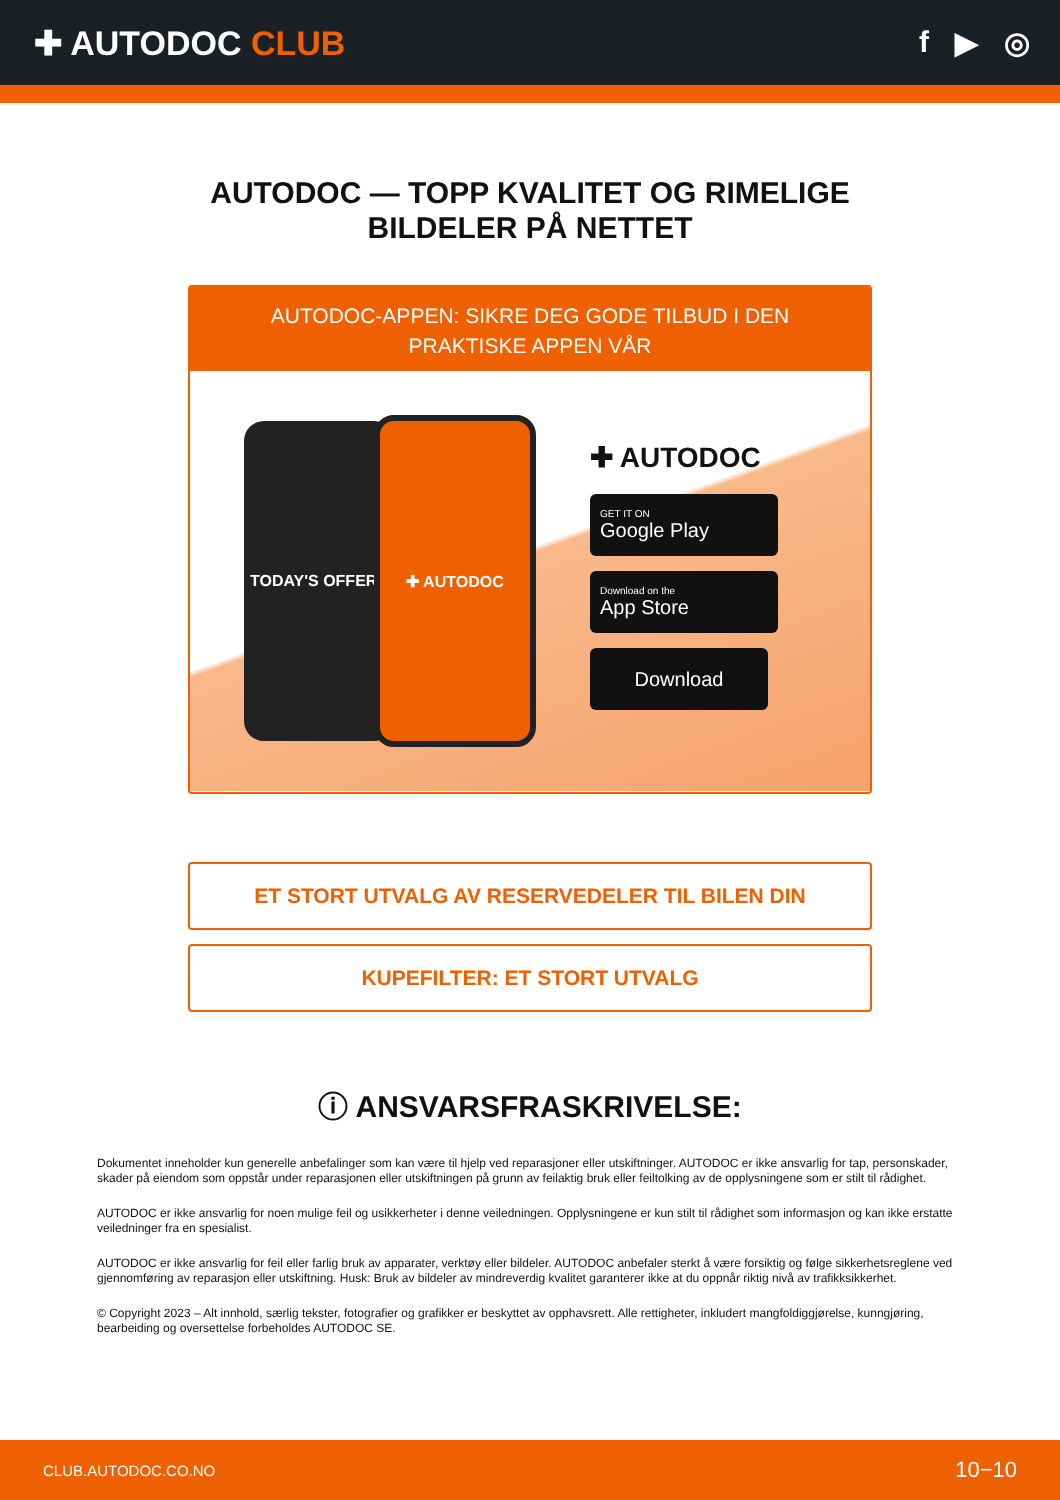✚ AUTODOC CLUB f ▶ ◎
AUTODOC — TOPP KVALITET OG RIMELIGE BILDELER PÅ NETTET
AUTODOC-APPEN: SIKRE DEG GODE TILBUD I DEN PRAKTISKE APPEN VÅR
TODAY'S OFFERS ✚ AUTODOC
✚ AUTODOC
GET IT ON
Google Play
Download on the
App Store
Download
ET STORT UTVALG AV RESERVEDELER TIL BILEN DIN
KUPEFILTER: ET STORT UTVALG
ⓘ ANSVARSFRASKRIVELSE:
Dokumentet inneholder kun generelle anbefalinger som kan være til hjelp ved reparasjoner eller utskiftninger. AUTODOC er ikke ansvarlig for tap, personskader, skader på eiendom som oppstår under reparasjonen eller utskiftningen på grunn av feilaktig bruk eller feiltolking av de opplysningene som er stilt til rådighet.
AUTODOC er ikke ansvarlig for noen mulige feil og usikkerheter i denne veiledningen. Opplysningene er kun stilt til rådighet som informasjon og kan ikke erstatte veiledninger fra en spesialist.
AUTODOC er ikke ansvarlig for feil eller farlig bruk av apparater, verktøy eller bildeler. AUTODOC anbefaler sterkt å være forsiktig og følge sikkerhetsreglene ved gjennomføring av reparasjon eller utskiftning. Husk: Bruk av bildeler av mindreverdig kvalitet garanterer ikke at du oppnår riktig nivå av trafikksikkerhet.
© Copyright 2023 – Alt innhold, særlig tekster, fotografier og grafikker er beskyttet av opphavsrett. Alle rettigheter, inkludert mangfoldiggjørelse, kunngjøring, bearbeiding og oversettelse forbeholdes AUTODOC SE.
CLUB.AUTODOC.CO.NO 10−10